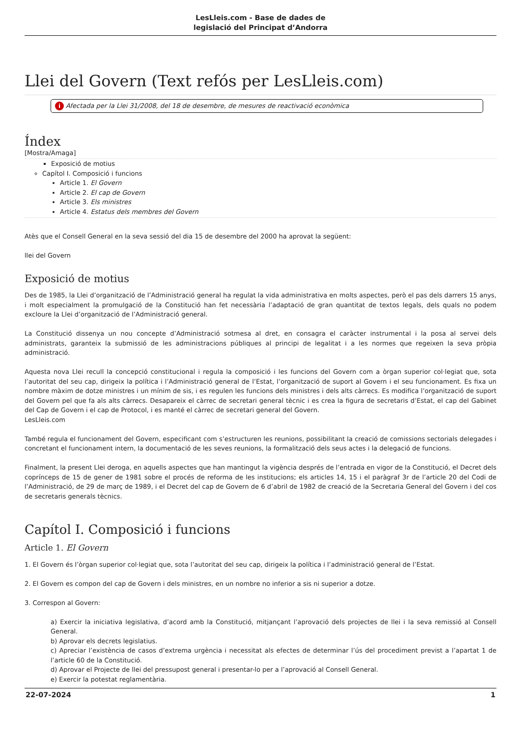LesLleis.com - Base de dades de
legislació del Principat d’Andorra
Llei del Govern (Text refós per LesLleis.com)
i Afectada per la Llei 31/2008, del 18 de desembre, de mesures de reactivació econòmica
Índex
[Mostra/Amaga]
Exposició de motius
Capítol I. Composició i funcions
Article 1. El Govern
Article 2. El cap de Govern
Article 3. Els ministres
Article 4. Estatus dels membres del Govern
Atès que el Consell General en la seva sessió del dia 15 de desembre del 2000 ha aprovat la següent:
llei del Govern
Exposició de motius
Des de 1985, la Llei d’organització de l’Administració general ha regulat la vida administrativa en molts aspectes, però el pas dels darrers 15 anys, i molt especialment la promulgació de la Constitució han fet necessària l’adaptació de gran quantitat de textos legals, dels quals no podem excloure la Llei d’organització de l’Administració general.
La Constitució dissenya un nou concepte d’Administració sotmesa al dret, en consagra el caràcter instrumental i la posa al servei dels administrats, garanteix la submissió de les administracions públiques al principi de legalitat i a les normes que regeixen la seva pròpia administració.
Aquesta nova Llei recull la concepció constitucional i regula la composició i les funcions del Govern com a òrgan superior col·legiat que, sota l’autoritat del seu cap, dirigeix la política i l’Administració general de l’Estat, l’organització de suport al Govern i el seu funcionament. Es fixa un nombre màxim de dotze ministres i un mínim de sis, i es regulen les funcions dels ministres i dels alts càrrecs. Es modifica l’organització de suport del Govern pel que fa als alts càrrecs. Desapareix el càrrec de secretari general tècnic i es crea la figura de secretaris d’Estat, el cap del Gabinet del Cap de Govern i el cap de Protocol, i es manté el càrrec de secretari general del Govern.
LesLleis.com
També regula el funcionament del Govern, especificant com s’estructuren les reunions, possibilitant la creació de comissions sectorials delegades i concretant el funcionament intern, la documentació de les seves reunions, la formalització dels seus actes i la delegació de funcions.
Finalment, la present Llei deroga, en aquells aspectes que han mantingut la vigència després de l’entrada en vigor de la Constitució, el Decret dels coprínceps de 15 de gener de 1981 sobre el procés de reforma de les institucions; els articles 14, 15 i el paràgraf 3r de l’article 20 del Codi de l’Administració, de 29 de març de 1989, i el Decret del cap de Govern de 6 d’abril de 1982 de creació de la Secretaria General del Govern i del cos de secretaris generals tècnics.
Capítol I. Composició i funcions
Article 1. El Govern
1. El Govern és l’òrgan superior col·legiat que, sota l’autoritat del seu cap, dirigeix la política i l’administració general de l’Estat.
2. El Govern es compon del cap de Govern i dels ministres, en un nombre no inferior a sis ni superior a dotze.
3. Correspon al Govern:
a) Exercir la iniciativa legislativa, d’acord amb la Constitució, mitjançant l’aprovació dels projectes de llei i la seva remissió al Consell General.
b) Aprovar els decrets legislatius.
c) Apreciar l’existència de casos d’extrema urgència i necessitat als efectes de determinar l’ús del procediment previst a l’apartat 1 de l’article 60 de la Constitució.
d) Aprovar el Projecte de llei del pressupost general i presentar-lo per a l’aprovació al Consell General.
e) Exercir la potestat reglamentària.
22-07-2024 1